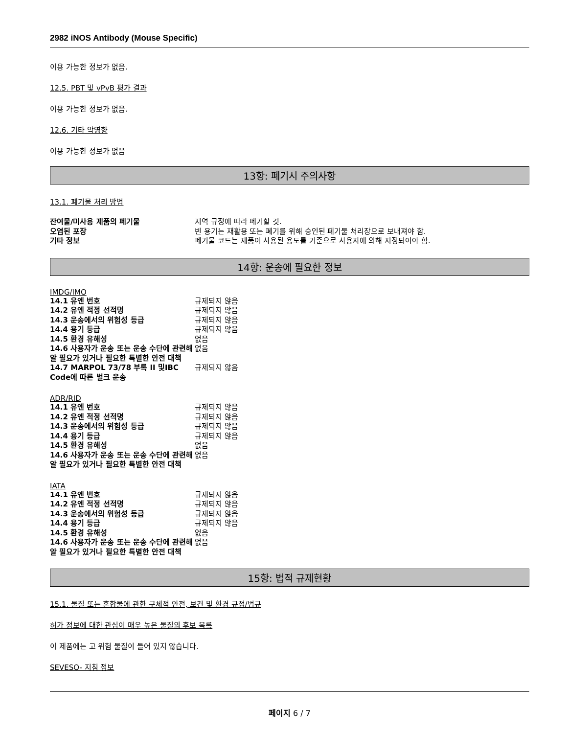2982 iNOS Antibody (Mouse Specific)
이용 가능한 정보가 없음.
12.5. PBT 및 vPvB 평가 결과
이용 가능한 정보가 없음.
12.6. 기타 악영향
이용 가능한 정보가 없음
13항: 폐기시 주의사항
13.1. 폐기물 처리 방법
| 잔여물/미사용 제품의 폐기물 | 지역 규정에 따라 폐기할 것. |
| 오염된 포장 | 빈 용기는 재활용 또는 폐기를 위해 승인된 폐기물 처리장으로 보내져야 함. |
| 기타 정보 | 폐기물 코드는 제품이 사용된 용도를 기준으로 사용자에 의해 지정되어야 함. |
14항: 운송에 필요한 정보
IMDG/IMO
| 14.1 유엔 번호 | 규제되지 않음 |
| 14.2 유엔 적정 선적명 | 규제되지 않음 |
| 14.3 운송에서의 위험성 등급 | 규제되지 않음 |
| 14.4 용기 등급 | 규제되지 않음 |
| 14.5 환경 유해성 | 없음 |
| 14.6 사용자가 운송 또는 운송 수단에 관련해 알 필요가 있거나 필요한 특별한 안전 대책 | 없음 |
| 14.7 MARPOL 73/78 부록 II 및IBC Code에 따른 벌크 운송 | 규제되지 않음 |
ADR/RID
| 14.1 유엔 번호 | 규제되지 않음 |
| 14.2 유엔 적정 선적명 | 규제되지 않음 |
| 14.3 운송에서의 위험성 등급 | 규제되지 않음 |
| 14.4 용기 등급 | 규제되지 않음 |
| 14.5 환경 유해성 | 없음 |
| 14.6 사용자가 운송 또는 운송 수단에 관련해 알 필요가 있거나 필요한 특별한 안전 대책 | 없음 |
IATA
| 14.1 유엔 번호 | 규제되지 않음 |
| 14.2 유엔 적정 선적명 | 규제되지 않음 |
| 14.3 운송에서의 위험성 등급 | 규제되지 않음 |
| 14.4 용기 등급 | 규제되지 않음 |
| 14.5 환경 유해성 | 없음 |
| 14.6 사용자가 운송 또는 운송 수단에 관련해 알 필요가 있거나 필요한 특별한 안전 대책 | 없음 |
15항: 법적 규제현황
15.1. 물질 또는 혼합물에 관한 구체적 안전, 보건 및 환경 규정/법규
허가 정보에 대한 관심이 매우 높은 물질의 후보 목록
이 제품에는 고 위험 물질이 들어 있지 않습니다.
SEVESO- 지침 정보
페이지 6 / 7